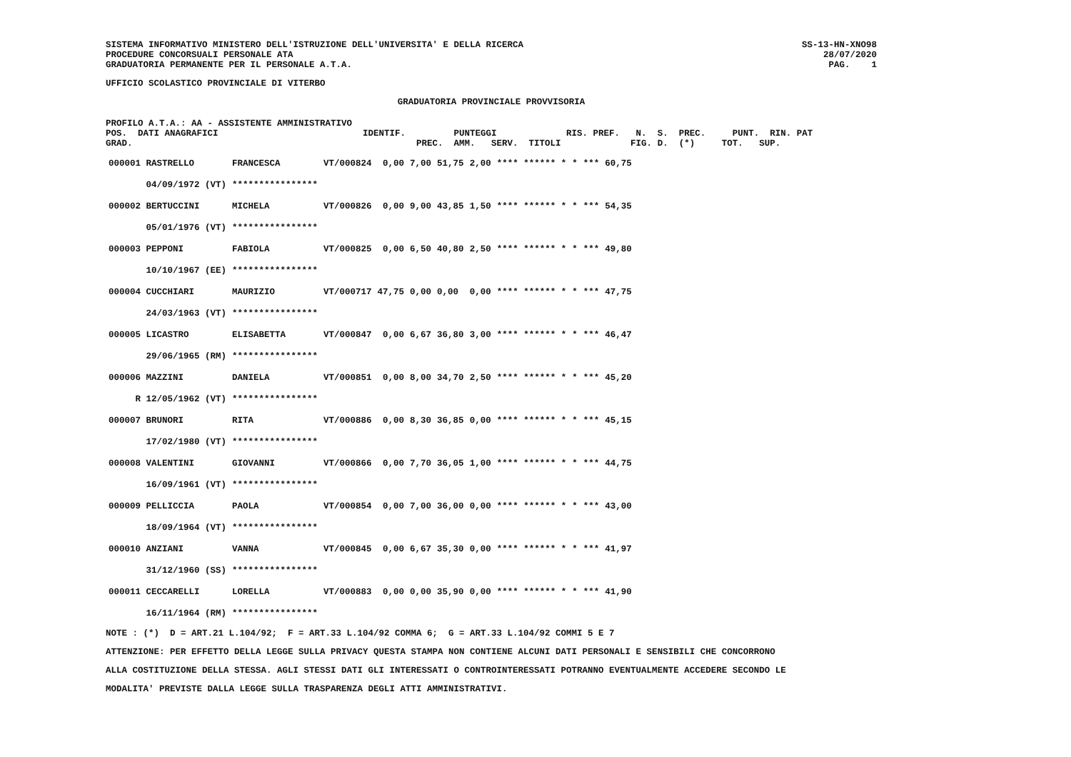SISTEMA INFORMATIVO MINISTERO DELL'ISTRUZIONE DELL'UNIVERSITA' E DELLA RICERCA PROCEDURE CONCORSUALI PERSONALE ATA GRADUATORIA PERMANENTE PER IL PERSONALE A.T.A.
SS-13-HN-XNO98 28/07/2020 PAG. 1
UFFICIO SCOLASTICO PROVINCIALE DI VITERBO
GRADUATORIA PROVINCIALE PROVVISORIA
PROFILO A.T.A.: AA - ASSISTENTE AMMINISTRATIVO POS. DATI ANAGRAFICI IDENTIF. PUNTEGGI RIS. PREF. N. S. PREC. PUNT. RIN. PAT GRAD. PREC. AMM. SERV. TITOLI FIG. D. (*) TOT. SUP.
| 000001 RASTRELLO | FRANCESCA | VT/000824 | 0,00 | 7,00 | 51,75 | 2,00 | **** ****** * | * | *** | 60,75 |
| 04/09/1972 (VT) | **************** | | | | | | | | | |
| 000002 BERTUCCINI | MICHELA | VT/000826 | 0,00 | 9,00 | 43,85 | 1,50 | **** ****** * | * | *** | 54,35 |
| 05/01/1976 (VT) | **************** | | | | | | | | | |
| 000003 PEPPONI | FABIOLA | VT/000825 | 0,00 | 6,50 | 40,80 | 2,50 | **** ****** * | * | *** | 49,80 |
| 10/10/1967 (EE) | **************** | | | | | | | | | |
| 000004 CUCCHIARI | MAURIZIO | VT/000717 | 47,75 | 0,00 | 0,00 | 0,00 | **** ****** * | * | *** | 47,75 |
| 24/03/1963 (VT) | **************** | | | | | | | | | |
| 000005 LICASTRO | ELISABETTA | VT/000847 | 0,00 | 6,67 | 36,80 | 3,00 | **** ****** * | * | *** | 46,47 |
| 29/06/1965 (RM) | **************** | | | | | | | | | |
| 000006 MAZZINI | DANIELA | VT/000851 | 0,00 | 8,00 | 34,70 | 2,50 | **** ****** * | * | *** | 45,20 |
| R 12/05/1962 (VT) | **************** | | | | | | | | | |
| 000007 BRUNORI | RITA | VT/000886 | 0,00 | 8,30 | 36,85 | 0,00 | **** ****** * | * | *** | 45,15 |
| 17/02/1980 (VT) | **************** | | | | | | | | | |
| 000008 VALENTINI | GIOVANNI | VT/000866 | 0,00 | 7,70 | 36,05 | 1,00 | **** ****** * | * | *** | 44,75 |
| 16/09/1961 (VT) | **************** | | | | | | | | | |
| 000009 PELLICCIA | PAOLA | VT/000854 | 0,00 | 7,00 | 36,00 | 0,00 | **** ****** * | * | *** | 43,00 |
| 18/09/1964 (VT) | **************** | | | | | | | | | |
| 000010 ANZIANI | VANNA | VT/000845 | 0,00 | 6,67 | 35,30 | 0,00 | **** ****** * | * | *** | 41,97 |
| 31/12/1960 (SS) | **************** | | | | | | | | | |
| 000011 CECCARELLI | LORELLA | VT/000883 | 0,00 | 0,00 | 35,90 | 0,00 | **** ****** * | * | *** | 41,90 |
| 16/11/1964 (RM) | **************** | | | | | | | | | |
NOTE : (*) D = ART.21 L.104/92; F = ART.33 L.104/92 COMMA 6; G = ART.33 L.104/92 COMMI 5 E 7 ATTENZIONE: PER EFFETTO DELLA LEGGE SULLA PRIVACY QUESTA STAMPA NON CONTIENE ALCUNI DATI PERSONALI E SENSIBILI CHE CONCORRONO ALLA COSTITUZIONE DELLA STESSA. AGLI STESSI DATI GLI INTERESSATI O CONTROINTERESSATI POTRANNO EVENTUALMENTE ACCEDERE SECONDO LE MODALITA' PREVISTE DALLA LEGGE SULLA TRASPARENZA DEGLI ATTI AMMINISTRATIVI.